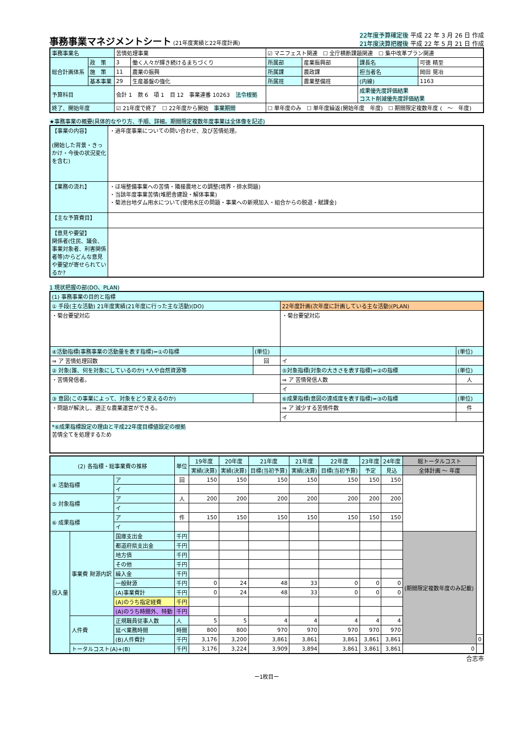事務事業マネジメントシート
(21年度実績と22年度計画)
22年度予算確定後 平成 22 年 3 月 26 日 作成
21年度決算把握後 平成 22 年 5 月 21 日 作成
| 事務事業名 | | 苦情処理事業 | | ☑ マニフェスト関連 ☐ 全庁横断課題関連 ☐ 集中改革プラン関連 | | | |
| 総合計画体系 | 政 策 | 3 | 働く人々が輝き続けるまちづくり | 所属部 | 産業振興部 | 課長名 | 可徳 精至 |
| | 施 策 | 11 | 農業の振興 | 所属課 | 農政課 | 担当者名 | 岡田 晃冶 |
| | 基本事業 | 29 | 生産基盤の強化 | 所属班 | 農業整備班 | (内線) | 1163 |
| 予算科目 | | 会計 1 款 6 項 1 目 12 事業連番 10263 法令根拠 | | | | 成果優先度評価結果 コスト削減優先度評価結果 | |
| 終了、開始年度 | | ☑ 21年度で終了 ☐ 22年度から開始 事業期間 | | ☐ 単年度のみ ☐ 単年度繰返(開始年度 年度) ☐ 期間限定複数年度 ( ～ 年度) | | | |
★事務事業の概要(具体的なやり方、手順、詳細。期間限定複数年度事業は全体像を記述)
| 【事業の内容】 (開始した背景・きっかけ・今後の状況変化を含む) | ・過年度事業についての問い合わせ、及び苦情処理。 |
| 【業務の流れ】 | ・ほ場整備事業への苦情・隣接農地との調整(境界・排水問題) ・当該年度事業苦情(堆肥舎建設・解体事業) ・菊池台地ダム用水について(使用水圧の問題・事業への新規加入・組合からの脱退・賦課金) |
| 【主な予算費目】 | |
| 【意見や要望】 関係者(住民、議会、事業対象者、利害関係者等)からどんな意見や要望が寄せられているか? | |
1 現状把握の部(DO、PLAN)
| (1) 事務事業の目的と指標 | | | |
| ① 手段(主な活動) 21年度実績(21年度に行った主な活動)(DO) | | 22年度計画(次年度に計画している主な活動)(PLAN) | |
| ・菊台要望対応 | | ・菊台要望対応 | |
| ④活動指標(事務事業の活動量を表す指標)=①の指標 | (単位) | | (単位) |
| ⇒ ア 苦情処理回数 | 回 | イ | |
| ② 対象(誰、何を対象にしているのか) *人や自然資源等 | | ⑤対象指標(対象の大きさを表す指標)=②の指標 | (単位) |
| ・苦情発信者。 | | ⇒ ア 苦情発信人数 | 人 |
| | | イ | |
| ③ 意図(この事業によって、対象をどう変えるのか) | | ⑥成果指標(意図の達成度を表す指標)=③の指標 | (単位) |
| ・問題が解決し、適正な農業運営ができる。 | | ⇒ ア 減少する苦情件数 | 件 |
| | | イ | |
| *⑥成果指標設定の理由と平成22年度目標値設定の根拠 苦情全てを処理するため | | | |
| (2) 各指標・総事業費の推移 | | | 単位 | 19年度 | 20年度 | 21年度 | 21年度 | 22年度 | 23年度 | 24年度 | 総トータルコスト | |
| --- | --- | --- | --- | --- | --- | --- | --- | --- | --- | --- | --- | --- |
| | | | | 実績(決算) | 実績(決算) | 目標(当初予算) | 実績(決算) | 目標(当初予算) | 予定 | 見込 | 全体計画 ～ 年度 | |
| ④ 活動指標 | | ア | 回 | 150 | 150 | 150 | 150 | 150 | 150 | 150 | | |
| | | イ | | | | | | | | | | |
| ⑤ 対象指標 | | ア | 人 | 200 | 200 | 200 | 200 | 200 | 200 | 200 | | |
| | | イ | | | | | | | | | | |
| ⑥ 成果指標 | | ア | 件 | 150 | 150 | 150 | 150 | 150 | 150 | 150 | | |
| | | イ | | | | | | | | | | |
| 投入量 | 事業費 財源内訳 | 国庫支出金 | 千円 | | | | | | | | (期間限定複数年度のみ記載) | |
| | | 都道府県支出金 | 千円 | | | | | | | | | |
| | | 地方債 | 千円 | | | | | | | | | |
| | | その他 | 千円 | | | | | | | | | |
| | | 繰入金 | 千円 | | | | | | | | | |
| | | 一般財源 | 千円 | 0 | 24 | 48 | 33 | 0 | 0 | 0 | | |
| | | (A)事業費計 | 千円 | 0 | 24 | 48 | 33 | 0 | 0 | 0 | | |
| | | (A)のうち指定経費 | 千円 | | | | | | | | | |
| | | (A)のうち時間外、特勤 | 千円 | | | | | | | | | |
| | 人件費 | 正規職員従事人数 | 人 | 5 | 5 | 4 | 4 | 4 | 4 | 4 | | |
| | | 延べ業務時間 | 時間 | 800 | 800 | 970 | 970 | 970 | 970 | 970 | | |
| | | (B)人件費計 | 千円 | 3,176 | 3,200 | 3,861 | 3,861 | 3,861 | 3,861 | 3,861 | | 0 |
| | トータルコスト(A)+(B) | | 千円 | 3,176 | 3,224 | 3,909 | 3,894 | 3,861 | 3,861 | 3,861 | 0 | |
合志市
ー1枚目ー